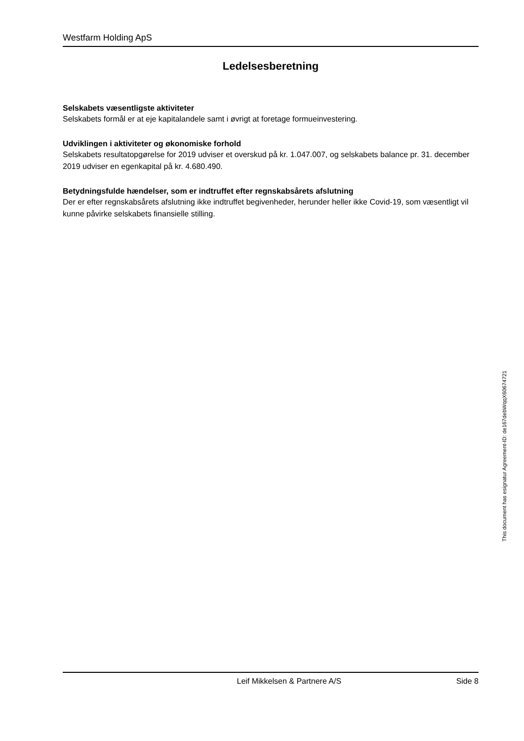Westfarm Holding ApS
Ledelsesberetning
Selskabets væsentligste aktiviteter
Selskabets formål er at eje kapitalandele samt i øvrigt at foretage formueinvestering.
Udviklingen i aktiviteter og økonomiske forhold
Selskabets resultatopgørelse for 2019 udviser et overskud på kr. 1.047.007, og selskabets balance pr. 31. december 2019 udviser en egenkapital på kr. 4.680.490.
Betydningsfulde hændelser, som er indtruffet efter regnskabsårets afslutning
Der er efter regnskabsårets afslutning ikke indtruffet begivenheder, herunder heller ikke Covid-19, som væsentligt vil kunne påvirke selskabets finansielle stilling.
This document has esignatur Agreement-ID: de167debWqqX60674721
Leif Mikkelsen & Partnere A/S Side 8